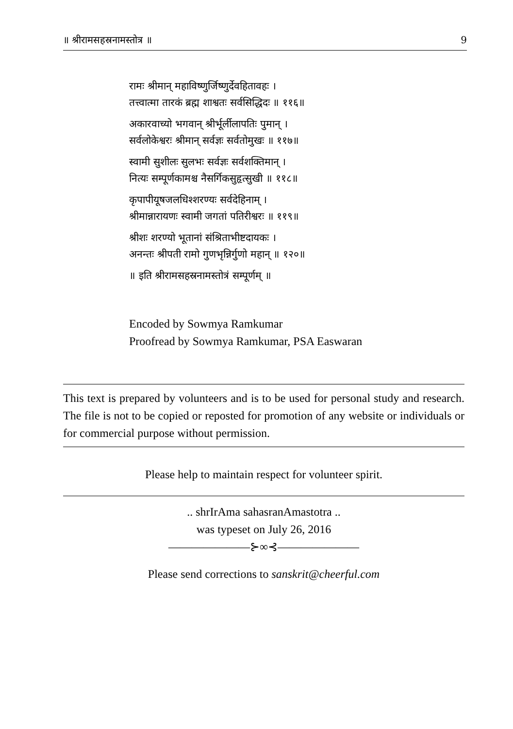॥ श्रीरामसहस्रनामस्तोत्र ॥ 9
रामः श्रीमान् महाविष्णुर्जिष्णुर्देवहितावहः ।
तत्त्वात्मा तारकं ब्रह्म शाश्वतः सर्वसिद्धिदः ॥ ११६॥
अकारवाच्यो भगवान् श्रीर्भूर्लीलापतिः पुमान् ।
सर्वलोकेश्वरः श्रीमान् सर्वज्ञः सर्वतोमुखः ॥ ११७॥
स्वामी सुशीलः सुलभः सर्वज्ञः सर्वशक्तिमान् ।
नित्यः सम्पूर्णकामश्च नैसर्गिकसुहृत्सुखी ॥ ११८॥
कृपापीयूषजलधिश्शरण्यः सर्वदेहिनाम् ।
श्रीमान्नारायणः स्वामी जगतां पतिरीश्वरः ॥ ११९॥
श्रीशः शरण्यो भूतानां संश्रिताभीष्टदायकः ।
अनन्तः श्रीपती रामो गुणभृन्निर्गुणो महान् ॥ १२०॥
॥ इति श्रीरामसहस्रनामस्तोत्रं सम्पूर्णम् ॥
Encoded by Sowmya Ramkumar
Proofread by Sowmya Ramkumar, PSA Easwaran
This text is prepared by volunteers and is to be used for personal study and research. The file is not to be copied or reposted for promotion of any website or individuals or for commercial purpose without permission.
Please help to maintain respect for volunteer spirit.
.. shrIrAma sahasranAmastotra ..
was typeset on July 26, 2016
———————⊱∞⊰———————
Please send corrections to sanskrit@cheerful.com